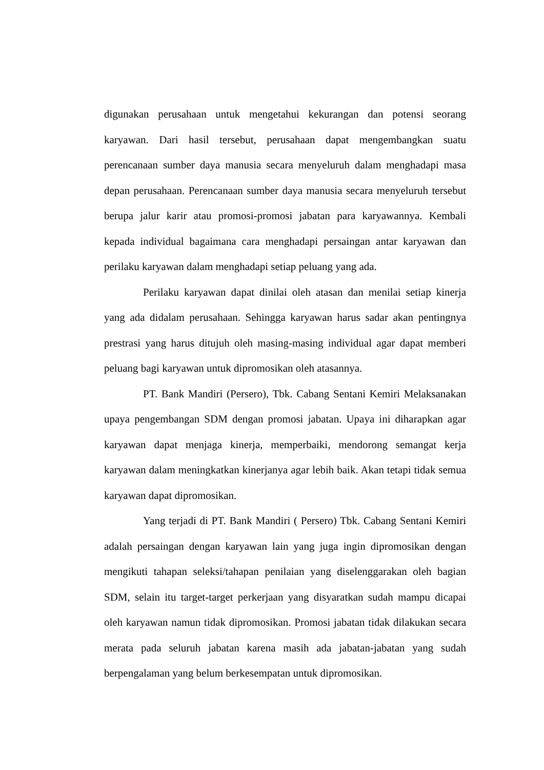digunakan perusahaan untuk mengetahui kekurangan dan potensi seorang karyawan. Dari hasil tersebut, perusahaan dapat mengembangkan suatu perencanaan sumber daya manusia secara menyeluruh dalam menghadapi masa depan perusahaan. Perencanaan sumber daya manusia secara menyeluruh tersebut berupa jalur karir atau promosi-promosi jabatan para karyawannya. Kembali kepada individual bagaimana cara menghadapi persaingan antar karyawan dan perilaku karyawan dalam menghadapi setiap peluang yang ada.
Perilaku karyawan dapat dinilai oleh atasan dan menilai setiap kinerja yang ada didalam perusahaan. Sehingga karyawan harus sadar akan pentingnya prestrasi yang harus ditujuh oleh masing-masing individual agar dapat memberi peluang bagi karyawan untuk dipromosikan oleh atasannya.
PT. Bank Mandiri (Persero), Tbk. Cabang Sentani Kemiri Melaksanakan upaya pengembangan SDM dengan promosi jabatan. Upaya ini diharapkan agar karyawan dapat menjaga kinerja, memperbaiki, mendorong semangat kerja karyawan dalam meningkatkan kinerjanya agar lebih baik. Akan tetapi tidak semua karyawan dapat dipromosikan.
Yang terjadi di PT. Bank Mandiri ( Persero) Tbk. Cabang Sentani Kemiri adalah persaingan dengan karyawan lain yang juga ingin dipromosikan dengan mengikuti tahapan seleksi/tahapan penilaian yang diselenggarakan oleh bagian SDM, selain itu target-target perkerjaan yang disyaratkan sudah mampu dicapai oleh karyawan namun tidak dipromosikan. Promosi jabatan tidak dilakukan secara merata pada seluruh jabatan karena masih ada jabatan-jabatan yang sudah berpengalaman yang belum berkesempatan untuk dipromosikan.